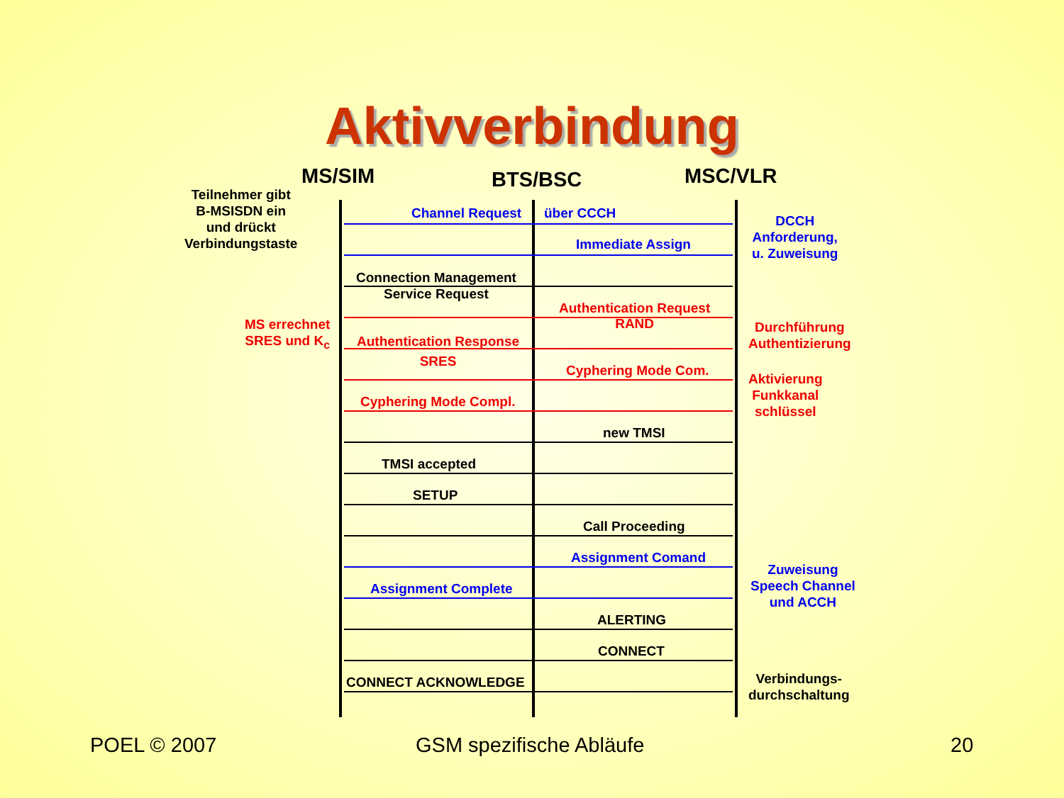Aktivverbindung
MS/SIM BTS/BSC MSC/VLR
Teilnehmer gibt
B-MSISDN ein
und drückt
Verbindungstaste
MS errechnet
SRES und K<sub>c</sub>
Channel Request über CCCH
Immediate Assign
Connection Management
Service Request
Authentication Request
RAND
Authentication Response
SRES
Cyphering Mode Com.
Cyphering Mode Compl.
new TMSI
TMSI accepted
SETUP
Call Proceeding
Assignment Comand
Assignment Complete
ALERTING
CONNECT
CONNECT ACKNOWLEDGE
DCCH
Anforderung,
u. Zuweisung
Durchführung
Authentizierung
Aktivierung
Funkkanal
schlüssel
Zuweisung
Speech Channel
und ACCH
Verbindungs-
durchschaltung
POEL © 2007 GSM spezifische Abläufe 20